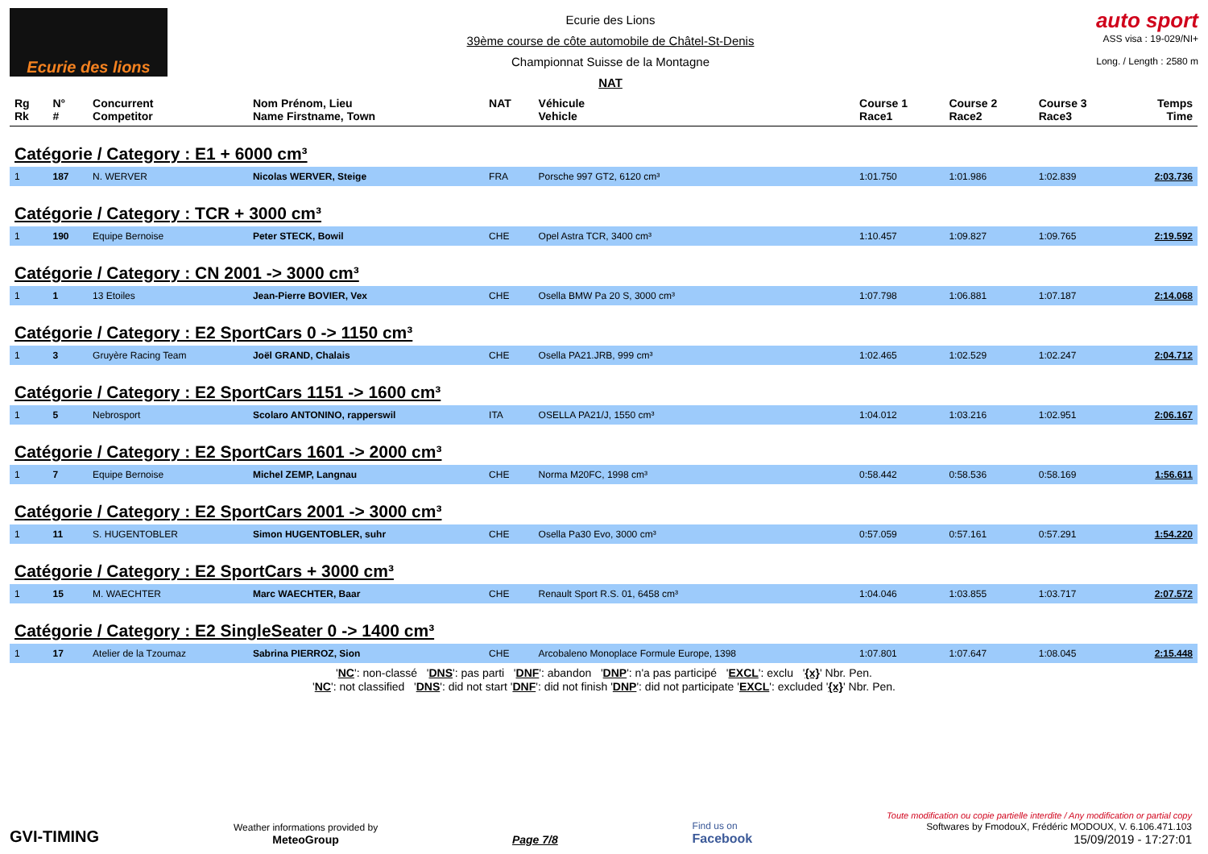Ecurie des lions
Ecurie des Lions
39ème course de côte automobile de Châtel-St-Denis
Championnat Suisse de la Montagne
NAT
auto sport
ASS visa : 19-029/NI+
Long. / Length : 2580 m
| Rg Rk | N° # | Concurrent Competitor | Nom Prénom, Lieu Name Firstname, Town | NAT | Véhicule Vehicle | Course 1 Race1 | Course 2 Race2 | Course 3 Race3 | Temps Time |
| --- | --- | --- | --- | --- | --- | --- | --- | --- | --- |
| Catégorie / Category : E1 + 6000 cm³ | | | | | | | | | |
| 1 | 187 | N. WERVER | Nicolas WERVER, Steige | FRA | Porsche 997 GT2, 6120 cm³ | 1:01.750 | 1:01.986 | 1:02.839 | 2:03.736 |
| Catégorie / Category : TCR + 3000 cm³ | | | | | | | | | |
| 1 | 190 | Equipe Bernoise | Peter STECK, Bowil | CHE | Opel Astra TCR, 3400 cm³ | 1:10.457 | 1:09.827 | 1:09.765 | 2:19.592 |
| Catégorie / Category : CN 2001 -> 3000 cm³ | | | | | | | | | |
| 1 | 1 | 13 Etoiles | Jean-Pierre BOVIER, Vex | CHE | Osella BMW Pa 20 S, 3000 cm³ | 1:07.798 | 1:06.881 | 1:07.187 | 2:14.068 |
| Catégorie / Category : E2 SportCars 0 -> 1150 cm³ | | | | | | | | | |
| 1 | 3 | Gruyère Racing Team | Joël GRAND, Chalais | CHE | Osella PA21.JRB, 999 cm³ | 1:02.465 | 1:02.529 | 1:02.247 | 2:04.712 |
| Catégorie / Category : E2 SportCars 1151 -> 1600 cm³ | | | | | | | | | |
| 1 | 5 | Nebrosport | Scolaro ANTONINO, rapperswil | ITA | OSELLA PA21/J, 1550 cm³ | 1:04.012 | 1:03.216 | 1:02.951 | 2:06.167 |
| Catégorie / Category : E2 SportCars 1601 -> 2000 cm³ | | | | | | | | | |
| 1 | 7 | Equipe Bernoise | Michel ZEMP, Langnau | CHE | Norma M20FC, 1998 cm³ | 0:58.442 | 0:58.536 | 0:58.169 | 1:56.611 |
| Catégorie / Category : E2 SportCars 2001 -> 3000 cm³ | | | | | | | | | |
| 1 | 11 | S. HUGENTOBLER | Simon HUGENTOBLER, suhr | CHE | Osella Pa30 Evo, 3000 cm³ | 0:57.059 | 0:57.161 | 0:57.291 | 1:54.220 |
| Catégorie / Category : E2 SportCars + 3000 cm³ | | | | | | | | | |
| 1 | 15 | M. WAECHTER | Marc WAECHTER, Baar | CHE | Renault Sport R.S. 01, 6458 cm³ | 1:04.046 | 1:03.855 | 1:03.717 | 2:07.572 |
| Catégorie / Category : E2 SingleSeater 0 -> 1400 cm³ | | | | | | | | | |
| 1 | 17 | Atelier de la Tzoumaz | Sabrina PIERROZ, Sion | CHE | Arcobaleno Monoplace Formule Europe, 1398 | 1:07.801 | 1:07.647 | 1:08.045 | 2:15.448 |
'NC': non-classé 'DNS': pas parti 'DNF': abandon 'DNP': n'a pas participé 'EXCL': exclu '{x}' Nbr. Pen.
'NC': not classified 'DNS': did not start 'DNF': did not finish 'DNP': did not participate 'EXCL': excluded '{x}' Nbr. Pen.
GVI-TIMING
Weather informations provided by
MeteoGroup
Page 7/8
Find us on
Facebook
Toute modification ou copie partielle interdite / Any modification or partial copy
Softwares by FmodouX, Frédéric MODOUX, V. 6.106.471.103
15/09/2019 - 17:27:01